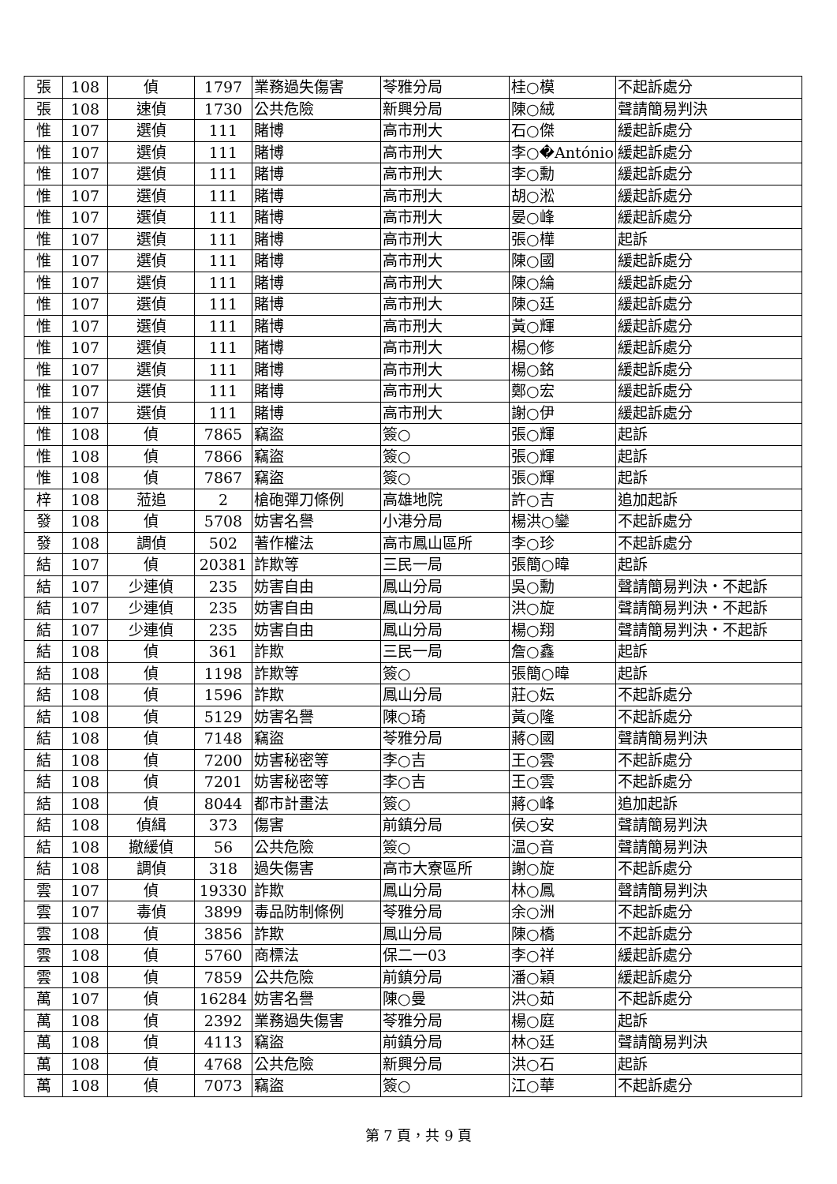| 張 | 108 | 偵 | 1797 | 業務過失傷害 | 苓雅分局 | 桂○模 | 不起訴處分 |
| 張 | 108 | 速偵 | 1730 | 公共危險 | 新興分局 | 陳○絨 | 聲請簡易判決 |
| 惟 | 107 | 選偵 | 111 | 賭博 | 高市刑大 | 石○傑 | 緩起訴處分 |
| 惟 | 107 | 選偵 | 111 | 賭博 | 高市刑大 | 李○�António | 緩起訴處分 |
| 惟 | 107 | 選偵 | 111 | 賭博 | 高市刑大 | 李○勳 | 緩起訴處分 |
| 惟 | 107 | 選偵 | 111 | 賭博 | 高市刑大 | 胡○淞 | 緩起訴處分 |
| 惟 | 107 | 選偵 | 111 | 賭博 | 高市刑大 | 晏○峰 | 緩起訴處分 |
| 惟 | 107 | 選偵 | 111 | 賭博 | 高市刑大 | 張○樺 | 起訴 |
| 惟 | 107 | 選偵 | 111 | 賭博 | 高市刑大 | 陳○國 | 緩起訴處分 |
| 惟 | 107 | 選偵 | 111 | 賭博 | 高市刑大 | 陳○綸 | 緩起訴處分 |
| 惟 | 107 | 選偵 | 111 | 賭博 | 高市刑大 | 陳○廷 | 緩起訴處分 |
| 惟 | 107 | 選偵 | 111 | 賭博 | 高市刑大 | 黃○輝 | 緩起訴處分 |
| 惟 | 107 | 選偵 | 111 | 賭博 | 高市刑大 | 楊○修 | 緩起訴處分 |
| 惟 | 107 | 選偵 | 111 | 賭博 | 高市刑大 | 楊○銘 | 緩起訴處分 |
| 惟 | 107 | 選偵 | 111 | 賭博 | 高市刑大 | 鄭○宏 | 緩起訴處分 |
| 惟 | 107 | 選偵 | 111 | 賭博 | 高市刑大 | 謝○伊 | 緩起訴處分 |
| 惟 | 108 | 偵 | 7865 | 竊盜 | 簽○ | 張○輝 | 起訴 |
| 惟 | 108 | 偵 | 7866 | 竊盜 | 簽○ | 張○輝 | 起訴 |
| 惟 | 108 | 偵 | 7867 | 竊盜 | 簽○ | 張○輝 | 起訴 |
| 梓 | 108 | 蒞追 | 2 | 槍砲彈刀條例 | 高雄地院 | 許○吉 | 追加起訴 |
| 發 | 108 | 偵 | 5708 | 妨害名譽 | 小港分局 | 楊洪○鑾 | 不起訴處分 |
| 發 | 108 | 調偵 | 502 | 著作權法 | 高市鳳山區所 | 李○珍 | 不起訴處分 |
| 結 | 107 | 偵 | 20381 | 詐欺等 | 三民一局 | 張簡○暐 | 起訴 |
| 結 | 107 | 少連偵 | 235 | 妨害自由 | 鳳山分局 | 吳○勳 | 聲請簡易判決・不起訴 |
| 結 | 107 | 少連偵 | 235 | 妨害自由 | 鳳山分局 | 洪○旋 | 聲請簡易判決・不起訴 |
| 結 | 107 | 少連偵 | 235 | 妨害自由 | 鳳山分局 | 楊○翔 | 聲請簡易判決・不起訴 |
| 結 | 108 | 偵 | 361 | 詐欺 | 三民一局 | 詹○鑫 | 起訴 |
| 結 | 108 | 偵 | 1198 | 詐欺等 | 簽○ | 張簡○暐 | 起訴 |
| 結 | 108 | 偵 | 1596 | 詐欺 | 鳳山分局 | 莊○妘 | 不起訴處分 |
| 結 | 108 | 偵 | 5129 | 妨害名譽 | 陳○琦 | 黃○隆 | 不起訴處分 |
| 結 | 108 | 偵 | 7148 | 竊盜 | 苓雅分局 | 蔣○國 | 聲請簡易判決 |
| 結 | 108 | 偵 | 7200 | 妨害秘密等 | 李○吉 | 王○雲 | 不起訴處分 |
| 結 | 108 | 偵 | 7201 | 妨害秘密等 | 李○吉 | 王○雲 | 不起訴處分 |
| 結 | 108 | 偵 | 8044 | 都市計畫法 | 簽○ | 蔣○峰 | 追加起訴 |
| 結 | 108 | 偵緝 | 373 | 傷害 | 前鎮分局 | 侯○安 | 聲請簡易判決 |
| 結 | 108 | 撤緩偵 | 56 | 公共危險 | 簽○ | 温○音 | 聲請簡易判決 |
| 結 | 108 | 調偵 | 318 | 過失傷害 | 高市大寮區所 | 謝○旋 | 不起訴處分 |
| 雲 | 107 | 偵 | 19330 | 詐欺 | 鳳山分局 | 林○鳳 | 聲請簡易判決 |
| 雲 | 107 | 毒偵 | 3899 | 毒品防制條例 | 苓雅分局 | 余○洲 | 不起訴處分 |
| 雲 | 108 | 偵 | 3856 | 詐欺 | 鳳山分局 | 陳○橋 | 不起訴處分 |
| 雲 | 108 | 偵 | 5760 | 商標法 | 保二一03 | 李○祥 | 緩起訴處分 |
| 雲 | 108 | 偵 | 7859 | 公共危險 | 前鎮分局 | 潘○穎 | 緩起訴處分 |
| 萬 | 107 | 偵 | 16284 | 妨害名譽 | 陳○曼 | 洪○茹 | 不起訴處分 |
| 萬 | 108 | 偵 | 2392 | 業務過失傷害 | 苓雅分局 | 楊○庭 | 起訴 |
| 萬 | 108 | 偵 | 4113 | 竊盜 | 前鎮分局 | 林○廷 | 聲請簡易判決 |
| 萬 | 108 | 偵 | 4768 | 公共危險 | 新興分局 | 洪○石 | 起訴 |
| 萬 | 108 | 偵 | 7073 | 竊盜 | 簽○ | 江○華 | 不起訴處分 |
第 7 頁，共 9 頁